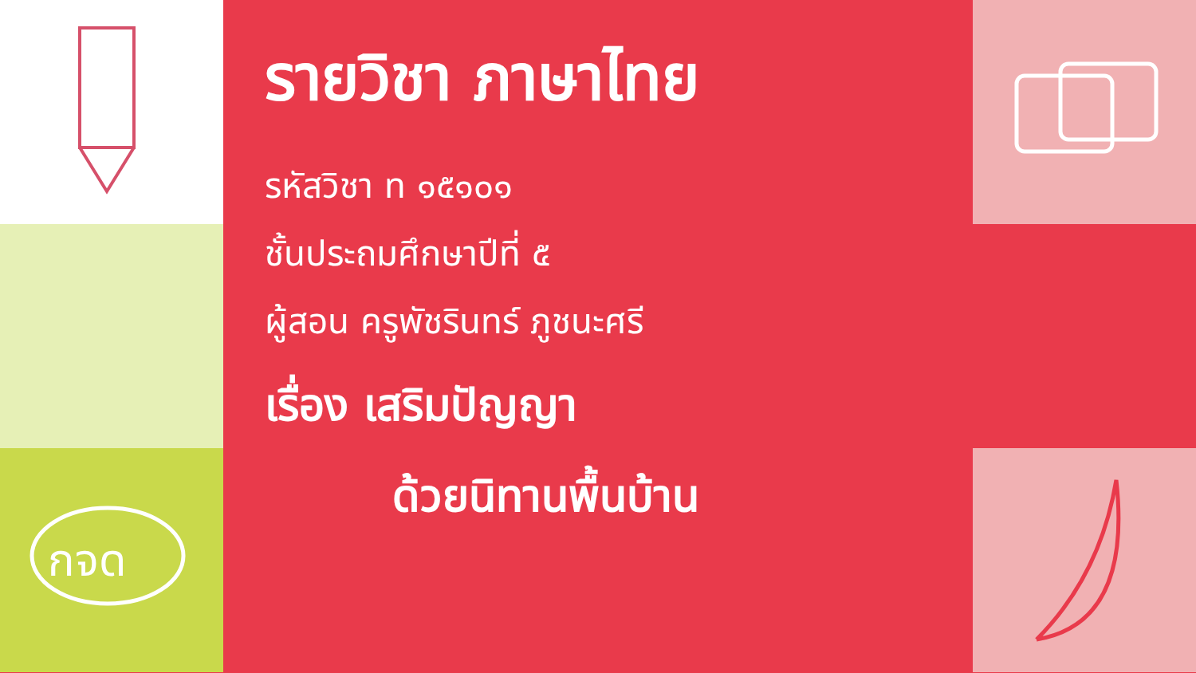กจด
รายวิชา ภาษาไทย
รหัสวิชา ท ๑๕๑๐๑
ชั้นประถมศึกษาปีที่ ๕
ผู้สอน ครูพัชรินทร์ ภูชนะศรี
เรื่อง เสริมปัญญา
ด้วยนิทานพื้นบ้าน